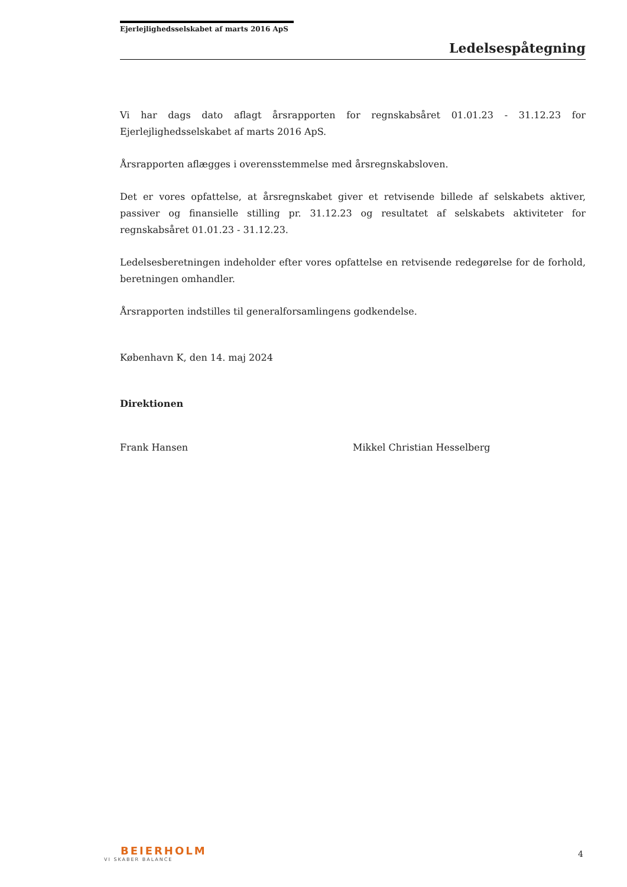Ejerlejlighedsselskabet af marts 2016 ApS
Ledelsespåtegning
Vi har dags dato aflagt årsrapporten for regnskabsåret 01.01.23 - 31.12.23 for Ejerlejlighedsselskabet af marts 2016 ApS.
Årsrapporten aflægges i overensstemmelse med årsregnskabsloven.
Det er vores opfattelse, at årsregnskabet giver et retvisende billede af selskabets aktiver, passiver og finansielle stilling pr. 31.12.23 og resultatet af selskabets aktiviteter for regnskabsåret 01.01.23 - 31.12.23.
Ledelsesberetningen indeholder efter vores opfattelse en retvisende redegørelse for de forhold, beretningen omhandler.
Årsrapporten indstilles til generalforsamlingens godkendelse.
København K, den 14. maj 2024
Direktionen
Frank Hansen Mikkel Christian Hesselberg
BEIERHOLM
VI SKABER BALANCE
4